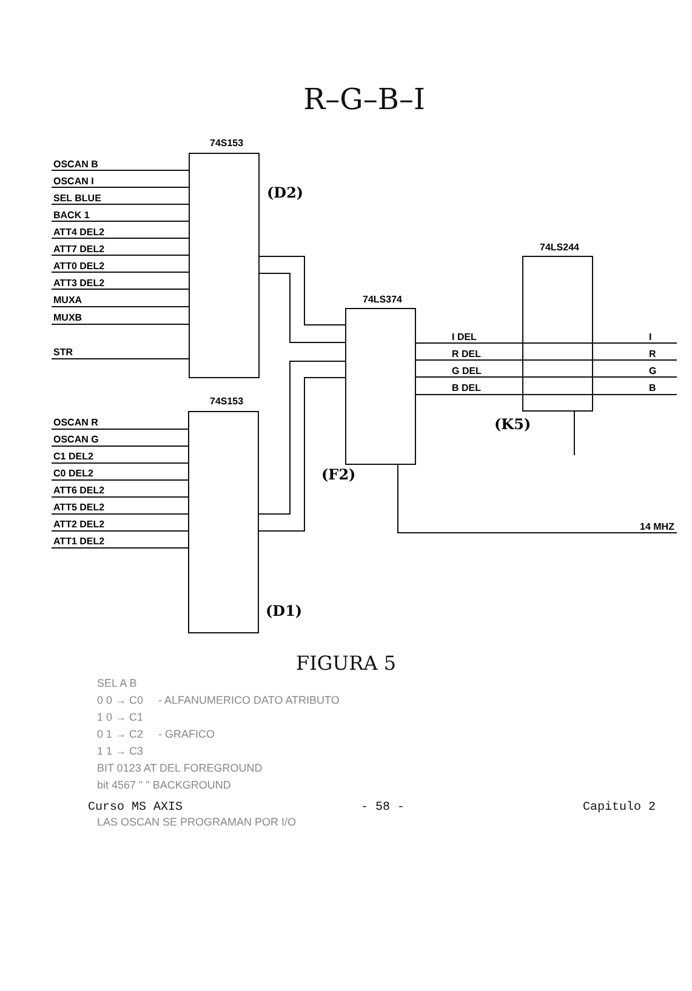R–G–B–I
74S153
74S153
74LS374
74LS244
OSCAN B
OSCAN I
SEL BLUE
BACK 1
ATT4 DEL2
ATT7 DEL2
ATT0 DEL2
ATT3 DEL2
MUXA
MUXB
STR
OSCAN R
OSCAN G
C1 DEL2
C0 DEL2
ATT6 DEL2
ATT5 DEL2
ATT2 DEL2
ATT1 DEL2
(D2)
(D1)
(F2)
(K5)
I DEL
R DEL
G DEL
B DEL
I
R
G
B
14 MHZ
FIGURA 5
SEL A B
0 0 → C0 - ALFANUMERICO DATO ATRIBUTO
1 0 → C1
0 1 → C2 - GRAFICO
1 1 → C3
BIT 0123 AT DEL FOREGROUND
bit 4567 " " BACKGROUND
Curso MS AXIS - 58 - Capitulo 2
LAS OSCAN SE PROGRAMAN POR I/O